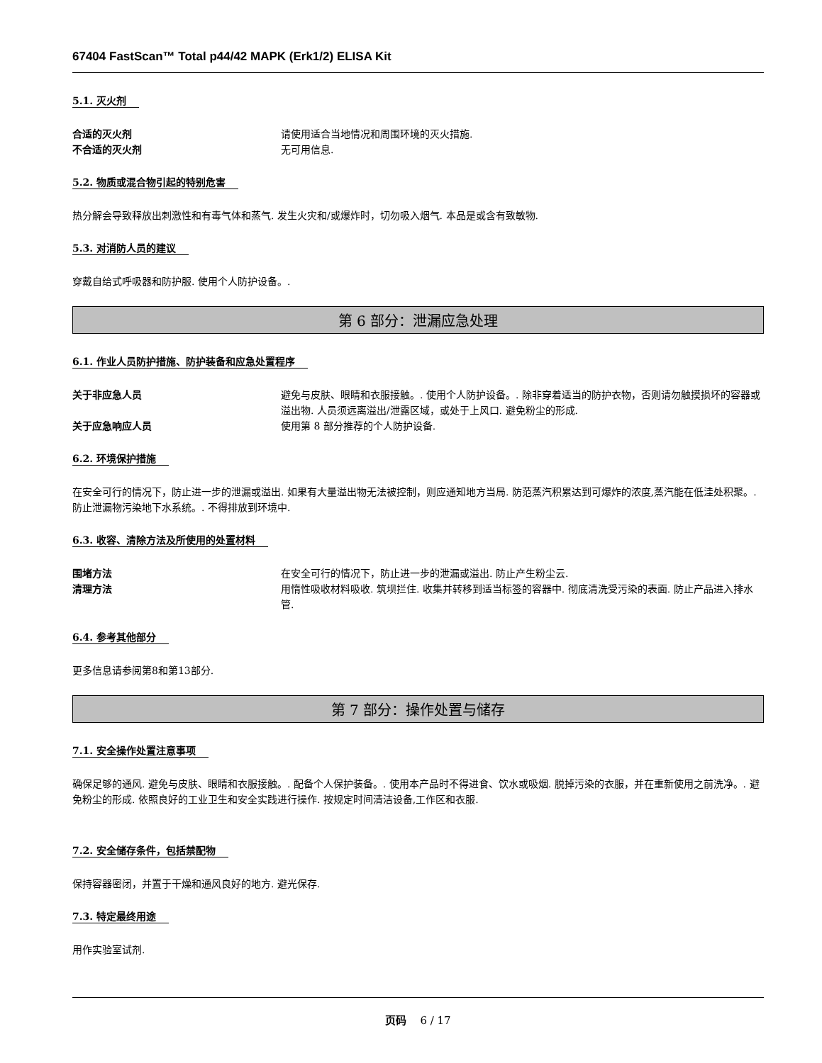67404 FastScan™ Total p44/42 MAPK (Erk1/2) ELISA Kit
5.1. 灭火剂
合适的灭火剂 请使用适合当地情况和周围环境的灭火措施.
不合适的灭火剂 无可用信息.
5.2. 物质或混合物引起的特别危害
热分解会导致释放出刺激性和有毒气体和蒸气. 发生火灾和/或爆炸时，切勿吸入烟气. 本品是或含有致敏物.
5.3. 对消防人员的建议
穿戴自给式呼吸器和防护服. 使用个人防护设备。.
第 6 部分：泄漏应急处理
6.1. 作业人员防护措施、防护装备和应急处置程序
关于非应急人员 避免与皮肤、眼睛和衣服接触。. 使用个人防护设备。. 除非穿着适当的防护衣物，否则请勿触摸损坏的容器或溢出物. 人员须远离溢出/泄露区域，或处于上风口. 避免粉尘的形成.
关于应急响应人员 使用第 8 部分推荐的个人防护设备.
6.2. 环境保护措施
在安全可行的情况下，防止进一步的泄漏或溢出. 如果有大量溢出物无法被控制，则应通知地方当局. 防范蒸汽积累达到可爆炸的浓度,蒸汽能在低洼处积聚。. 防止泄漏物污染地下水系统。. 不得排放到环境中.
6.3. 收容、清除方法及所使用的处置材料
围堵方法 在安全可行的情况下，防止进一步的泄漏或溢出. 防止产生粉尘云.
清理方法 用惰性吸收材料吸收. 筑坝拦住. 收集并转移到适当标签的容器中. 彻底清洗受污染的表面. 防止产品进入排水管.
6.4. 参考其他部分
更多信息请参阅第8和第13部分.
第 7 部分：操作处置与储存
7.1. 安全操作处置注意事项
确保足够的通风. 避免与皮肤、眼睛和衣服接触。. 配备个人保护装备。. 使用本产品时不得进食、饮水或吸烟. 脱掉污染的衣服，并在重新使用之前洗净。. 避免粉尘的形成. 依照良好的工业卫生和安全实践进行操作. 按规定时间清洁设备,工作区和衣服.
7.2. 安全储存条件，包括禁配物
保持容器密闭，并置于干燥和通风良好的地方. 避光保存.
7.3. 特定最终用途
用作实验室试剂.
页码 6 / 17